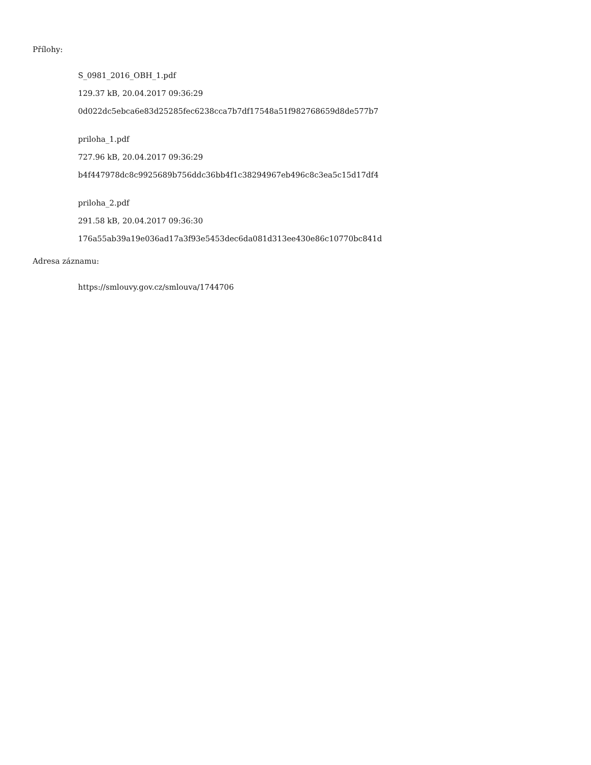Přílohy:
S_0981_2016_OBH_1.pdf
129.37 kB, 20.04.2017 09:36:29
0d022dc5ebca6e83d25285fec6238cca7b7df17548a51f982768659d8de577b7
priloha_1.pdf
727.96 kB, 20.04.2017 09:36:29
b4f447978dc8c9925689b756ddc36bb4f1c38294967eb496c8c3ea5c15d17df4
priloha_2.pdf
291.58 kB, 20.04.2017 09:36:30
176a55ab39a19e036ad17a3f93e5453dec6da081d313ee430e86c10770bc841d
Adresa záznamu:
https://smlouvy.gov.cz/smlouva/1744706